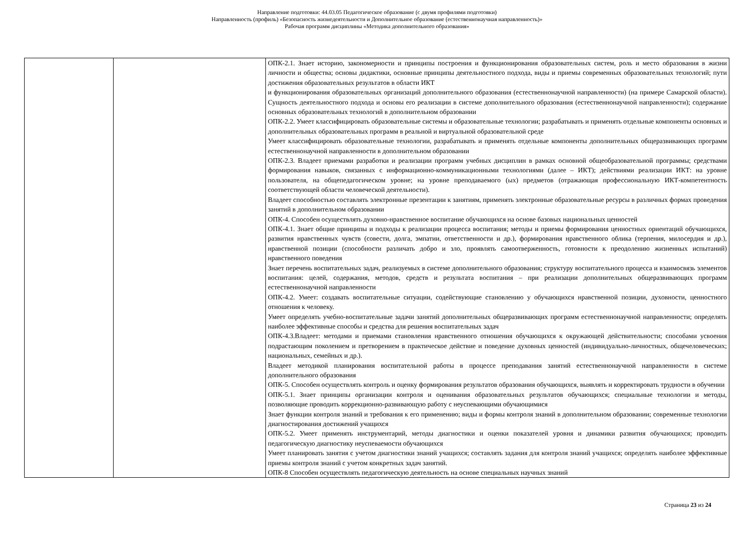Направление подготовки: 44.03.05 Педагогическое образование (с двумя профилями подготовки)
Направленность (профиль) «Безопасность жизнедеятельности и Дополнительное образование (естественнонаучная направленность)»
Рабочая программ дисциплины «Методика дополнительного образования»
| | | ОПК-2.1. Знает историю, закономерности и принципы построения и функционирования образовательных систем, роль и место образования в жизни личности и общества; основы дидактики, основные принципы деятельностного подхода, виды и приемы современных образовательных технологий; пути достижения образовательных результатов в области ИКТ и функционирования образовательных организаций дополнительного образования (естественнонаучной направленности) (на примере Самарской области). Сущность деятельностного подхода и основы его реализации в системе дополнительного образования (естественнонаучной направленности); содержание основных образовательных технологий в дополнительном образовании ОПК-2.2. Умеет классифицировать образовательные системы и образовательные технологии; разрабатывать и применять отдельные компоненты основных и дополнительных образовательных программ в реальной и виртуальной образовательной среде Умеет классифицировать образовательные технологии, разрабатывать и применять отдельные компоненты дополнительных общеразвивающих программ естественнонаучной направленности в дополнительном образовании ОПК-2.3. Владеет приемами разработки и реализации программ учебных дисциплин в рамках основной общеобразовательной программы; средствами формирования навыков, связанных с информационно-коммуникационными технологиями (далее – ИКТ); действиями реализации ИКТ: на уровне пользователя, на общепедагогическом уровне; на уровне преподаваемого (ых) предметов (отражающая профессиональную ИКТ-компетентность соответствующей области человеческой деятельности). Владеет способностью составлять электронные презентации к занятиям, применять электронные образовательные ресурсы в различных формах проведения занятий в дополнительном образовании ОПК-4. Способен осуществлять духовно-нравственное воспитание обучающихся на основе базовых национальных ценностей ОПК-4.1. Знает общие принципы и подходы к реализации процесса воспитания; методы и приемы формирования ценностных ориентаций обучающихся, развития нравственных чувств (совести, долга, эмпатии, ответственности и др.), формирования нравственного облика (терпения, милосердия и др.), нравственной позиции (способности различать добро и зло, проявлять самоотверженность, готовности к преодолению жизненных испытаний) нравственного поведения Знает перечень воспитательных задач, реализуемых в системе дополнительного образования; структуру воспитательного процесса и взаимосвязь элементов воспитания: целей, содержания, методов, средств и результата воспитания – при реализации дополнительных общеразвивающих программ естественнонаучной направленности ОПК-4.2. Умеет: создавать воспитательные ситуации, содействующие становлению у обучающихся нравственной позиции, духовности, ценностного отношения к человеку. Умеет определять учебно-воспитательные задачи занятий дополнительных общеразвивающих программ естественнонаучной направленности; определять наиболее эффективные способы и средства для решения воспитательных задач ОПК-4.3.Владеет: методами и приемами становления нравственного отношения обучающихся к окружающей действительности; способами усвоения подрастающим поколением и претворением в практическое действие и поведение духовных ценностей (индивидуально-личностных, общечеловеческих; национальных, семейных и др.). Владеет методикой планирования воспитательной работы в процессе преподавания занятий естественнонаучной направленности в системе дополнительного образования ОПК-5. Способен осуществлять контроль и оценку формирования результатов образования обучающихся, выявлять и корректировать трудности в обучении ОПК-5.1. Знает принципы организации контроля и оценивания образовательных результатов обучающихся; специальные технологии и методы, позволяющие проводить коррекционно-развивающую работу с неуспевающими обучающимися Знает функции контроля знаний и требования к его применению; виды и формы контроля знаний в дополнительном образовании; современные технологии диагностирования достижений учащихся ОПК-5.2. Умеет применять инструментарий, методы диагностики и оценки показателей уровня и динамики развития обучающихся; проводить педагогическую диагностику неуспеваемости обучающихся Умеет планировать занятия с учетом диагностики знаний учащихся; составлять задания для контроля знаний учащихся; определять наиболее эффективные приемы контроля знаний с учетом конкретных задач занятий. ОПК-8 Способен осуществлять педагогическую деятельность на основе специальных научных знаний |
Страница 23 из 24